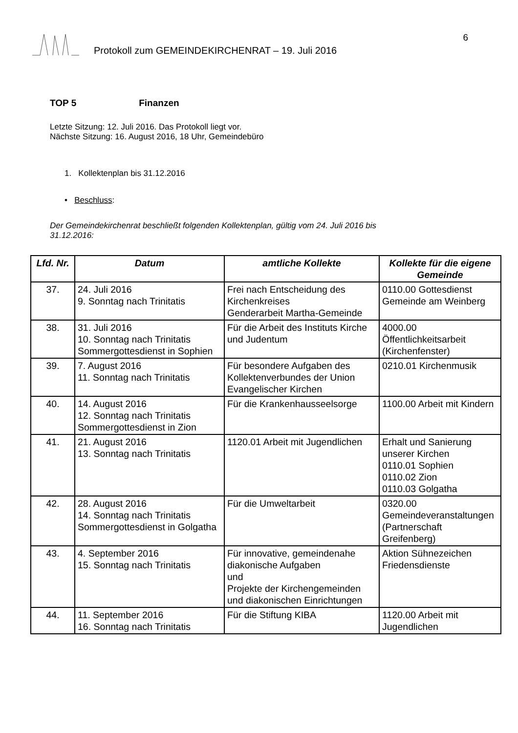Protokoll zum GEMEINDEKIRCHENRAT – 19. Juli 2016
6
TOP 5 Finanzen
Letzte Sitzung: 12. Juli 2016. Das Protokoll liegt vor.
Nächste Sitzung: 16. August 2016, 18 Uhr, Gemeindebüro
1. Kollektenplan bis 31.12.2016
• Beschluss:
Der Gemeindekirchenrat beschließt folgenden Kollektenplan, gültig vom 24. Juli 2016 bis
31.12.2016:
| Lfd. Nr. | Datum | amtliche Kollekte | Kollekte für die eigene Gemeinde |
| --- | --- | --- | --- |
| 37. | 24. Juli 2016 9. Sonntag nach Trinitatis | Frei nach Entscheidung des Kirchenkreises Genderarbeit Martha-Gemeinde | 0110.00 Gottesdienst Gemeinde am Weinberg |
| 38. | 31. Juli 2016 10. Sonntag nach Trinitatis Sommergottesdienst in Sophien | Für die Arbeit des Instituts Kirche und Judentum | 4000.00 Öffentlichkeitsarbeit (Kirchenfenster) |
| 39. | 7. August 2016 11. Sonntag nach Trinitatis | Für besondere Aufgaben des Kollektenverbundes der Union Evangelischer Kirchen | 0210.01 Kirchenmusik |
| 40. | 14. August 2016 12. Sonntag nach Trinitatis Sommergottesdienst in Zion | Für die Krankenhausseelsorge | 1100.00 Arbeit mit Kindern |
| 41. | 21. August 2016 13. Sonntag nach Trinitatis | 1120.01 Arbeit mit Jugendlichen | Erhalt und Sanierung unserer Kirchen 0110.01 Sophien 0110.02 Zion 0110.03 Golgatha |
| 42. | 28. August 2016 14. Sonntag nach Trinitatis Sommergottesdienst in Golgatha | Für die Umweltarbeit | 0320.00 Gemeindeveranstaltungen (Partnerschaft Greifenberg) |
| 43. | 4. September 2016 15. Sonntag nach Trinitatis | Für innovative, gemeindenahe diakonische Aufgaben und Projekte der Kirchengemeinden und diakonischen Einrichtungen | Aktion Sühnezeichen Friedensdienste |
| 44. | 11. September 2016 16. Sonntag nach Trinitatis | Für die Stiftung KIBA | 1120.00 Arbeit mit Jugendlichen |